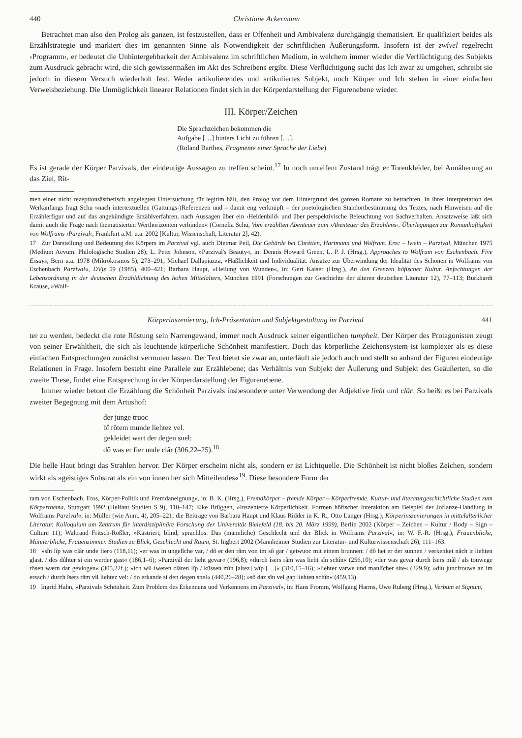440 Christiane Ackermann
Betrachtet man also den Prolog als ganzen, ist festzustellen, dass er Offenheit und Ambivalenz durchgängig thematisiert. Er qualifiziert beides als Erzählstrategie und markiert dies im genannten Sinne als Notwendigkeit der schriftlichen Äußerungsform. Insofern ist der zwîvel regelrecht ›Programm‹, er bedeutet die Unhintergehbarkeit der Ambivalenz im schriftlichen Medium, in welchem immer wieder die Verflüchtigung des Subjekts zum Ausdruck gebracht wird, die sich gewissermaßen im Akt des Schreibens ergibt. Diese Verflüchtigung sucht das Ich zwar zu umgehen, schreibt sie jedoch in diesem Versuch wiederholt fest. Weder artikulierendes und artikuliertes Subjekt, noch Körper und Ich stehen in einer einfachen Verweisbeziehung. Die Unmöglichkeit linearer Relationen findet sich in der Körperdarstellung der Figurenebene wieder.
III. Körper/Zeichen
Die Sprachzeichen bekommen die
Aufgabe […] hinters Licht zu führen […].
(Roland Barthes, Fragmente einer Sprache der Liebe)
Es ist gerade der Körper Parzivals, der eindeutige Aussagen zu treffen scheint.<sup>17</sup> In noch unreifem Zustand trägt er Torenkleider, bei Annäherung an das Ziel, Rit-
men einer nicht rezeptionsästhetisch angelegten Untersuchung für legitim hält, den Prolog vor dem Hintergrund des ganzen Romans zu betrachten. In ihrer Interpretation des Werkanfangs fragt Schu »nach intertextuellen (Gattungs-)Referenzen und – damit eng verknüpft – der poetologischen Standortbestimmung des Textes, nach Hinweisen auf die Erzählerfigur und auf das angekündigte Erzählverfahren, nach Aussagen über ein ›Heldenbild‹ und über perspektivische Beleuchtung von Sachverhalten. Ansatzweise läßt sich damit auch die Frage nach thematisierten Werthorizonten verbinden« (Cornelia Schu, Vom erzählten Abenteuer zum ›Abenteuer des Erzählens‹. Überlegungen zur Romanhaftigkeit von Wolframs ›Parzival‹, Frankfurt a.M. u.a. 2002 [Kultur, Wissenschaft, Literatur 2], 42).
17 Zur Darstellung und Bedeutung des Körpers im Parzival vgl. auch Dietmar Peil, Die Gebärde bei Chrétien, Hartmann und Wolfram. Erec – Iwein – Parzival, München 1975 (Medium Aevum. Philologische Studien 28); L. Peter Johnson, »Parzival's Beauty«, in: Dennis Howard Green, L. P. J. (Hrsg.), Approaches to Wolfram von Eschenbach. Five Essays, Bern u.a. 1978 (Mikrokosmos 5), 273–291; Michael Dallapiazza, »Häßlichkeit und Individualität. Ansätze zur Überwindung der Idealität des Schönen in Wolframs von Eschenbach Parzival«, DVjs 59 (1985), 400–421; Barbara Haupt, »Heilung von Wunden«, in: Gert Kaiser (Hrsg.), An den Grenzen höfischer Kultur. Anfechtungen der Lebensordnung in der deutschen Erzähldichtung des hohen Mittelalters, München 1991 (Forschungen zur Geschichte der älteren deutschen Literatur 12), 77–113; Burkhardt Krause, »Wolf-
Körperinszenierung, Ich-Präsentation und Subjektgestaltung im Parzival 441
ter zu werden, bedeckt die rote Rüstung sein Narrengewand, immer noch Ausdruck seiner eigentlichen tumpheit. Der Körper des Protagonisten zeugt von seiner Erwähltheit, die sich als leuchtende körperliche Schönheit manifestiert. Doch das körperliche Zeichensystem ist komplexer als es diese einfachen Entsprechungen zunächst vermuten lassen. Der Text bietet sie zwar an, unterläuft sie jedoch auch und stellt so anhand der Figuren eindeutige Relationen in Frage. Insofern besteht eine Parallele zur Erzählebene; das Verhältnis von Subjekt der Äußerung und Subjekt des Geäußerten, so die zweite These, findet eine Entsprechung in der Körperdarstellung der Figurenebene.
Immer wieder betont die Erzählung die Schönheit Parzivals insbesondere unter Verwendung der Adjektive lieht und clâr. So heißt es bei Parzivals zweiter Begegnung mit dem Artushof:
der junge truoc
bî rôtem munde liehtez vel.
gekleidet wart der degen snel:
dô was er fier unde clâr (306,22–25).<sup>18</sup>
Die helle Haut bringt das Strahlen hervor. Der Körper erscheint nicht als, sondern er ist Lichtquelle. Die Schönheit ist nicht bloßes Zeichen, sondern wirkt als »geistiges Substrat als ein von innen her sich Mitteilendes«<sup>19</sup>. Diese besondere Form der
ram von Eschenbach. Eros, Körper-Politik und Fremdaneignung«, in: B. K. (Hrsg.), Fremdkörper – fremde Körper – Körperfremde. Kultur- und literaturgeschichtliche Studien zum Körperthema, Stuttgart 1992 (Helfant Studien S 9), 110–147; Elke Brüggen, »Inszenierte Körperlichkeit. Formen höfischer Interaktion am Beispiel der Joflanze-Handlung in Wolframs Parzival«, in: Müller (wie Anm. 4), 205–221; die Beiträge von Barbara Haupt und Klaus Ridder in K. R., Otto Langer (Hrsg.), Körperinszenierungen in mittelalterlicher Literatur. Kolloquium am Zentrum für interdisziplinäre Forschung der Universität Bielefeld (18. bis 20. März 1999), Berlin 2002 (Körper – Zeichen – Kultur / Body – Sign – Culture 11); Waltraud Fritsch-Rößler, »Kastriert, blind, sprachlos. Das (männliche) Geschlecht und der Blick in Wolframs Parzival«, in: W. F.-R. (Hrsg.), Frauenblicke, Männerblicke, Frauenzimmer. Studien zu Blick, Geschlecht und Raum, St. Ingbert 2002 (Mannheimer Studien zur Literatur- und Kulturwissenschaft 26), 111–163.
18 »sîn lîp was clâr unde fier« (118,11); »er was in ungelîche var, / dô er den râm von im sô gar / getwuoc mit einem brunnen: / dô het er der sunnen / verkenket nâch ir liehten glast. / des dûhter si ein werder gast« (186,1–6); »Parzivâl der lieht gevar« (196,8); »durch îsers râm was lieht sîn schîn« (256,10); »der was gevar durch îsers mâl / als touwege rôsen wærn dar gevlogen« (305,22f.); »ich wil iweren clâren lîp / küssen mîn [altez] wîp […]« (310,15–16); »liehter varwe und manlîcher site« (329,9); »diu juncfrouwe an im ersach / durch îsers râm vil liehtez vel: / do erkande si den degen snel« (440,26–28); »sô daz sîn vel gap liehten schîn« (459,13).
19 Ingrid Hahn, »Parzivals Schönheit. Zum Problem des Erkennens und Verkennens im Parzival«, in: Hans Fromm, Wolfgang Harms, Uwe Ruberg (Hrsg.), Verbum et Signum,